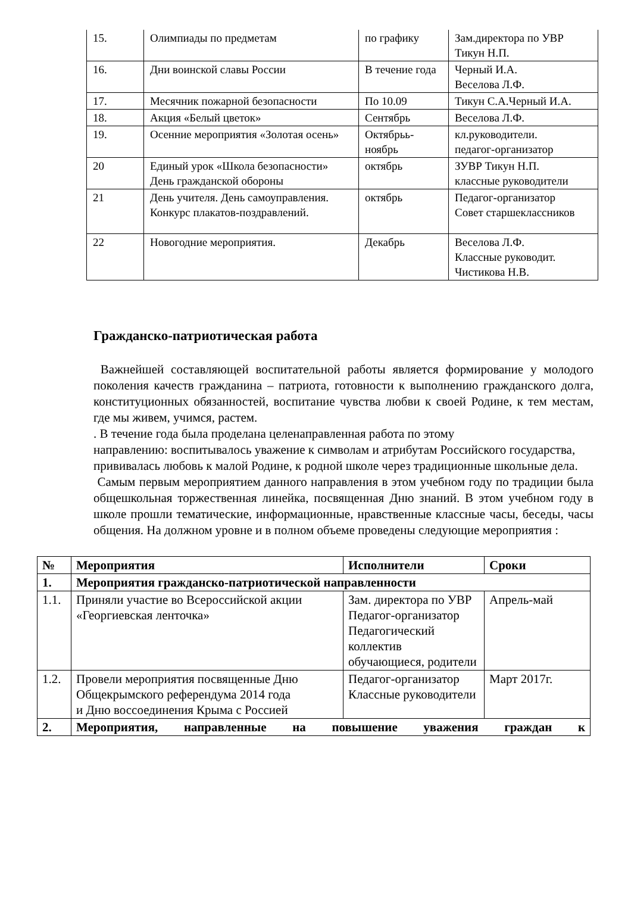| 15. | Олимпиады по предметам | по графику | Зам.директора по УВР Тикун Н.П. |
| 16. | Дни воинской славы России | В течение года | Черный И.А. Веселова Л.Ф. |
| 17. | Месячник пожарной безопасности | По 10.09 | Тикун С.А.Черный И.А. |
| 18. | Акция «Белый цветок» | Сентябрь | Веселова Л.Ф. |
| 19. | Осенние мероприятия «Золотая осень» | Октябрьь-ноябрь | кл.руководители. педагог-организатор |
| 20 | Единый урок «Школа безопасности» День гражданской обороны | октябрь | ЗУВР Тикун Н.П. классные руководители |
| 21 | День учителя. День самоуправления. Конкурс плакатов-поздравлений. | октябрь | Педагог-организатор Совет старшеклассников |
| 22 | Новогодние мероприятия. | Декабрь | Веселова Л.Ф. Классные руководит. Чистикова Н.В. |
Гражданско-патриотическая работа
Важнейшей составляющей воспитательной работы является формирование у молодого поколения качеств гражданина – патриота, готовности к выполнению гражданского долга, конституционных обязанностей, воспитание чувства любви к своей Родине, к тем местам, где мы живем, учимся, растем.
. В течение года была проделана целенаправленная работа по этому
направлению: воспитывалось уважение к символам и атрибутам Российского государства,
прививалась любовь к малой Родине, к родной школе через традиционные школьные дела.
Самым первым мероприятием данного направления в этом учебном году по традиции была общешкольная торжественная линейка, посвященная Дню знаний. В этом учебном году в школе прошли тематические, информационные, нравственные классные часы, беседы, часы общения. На должном уровне и в полном объеме проведены следующие мероприятия :
| № | Мероприятия | Исполнители | Сроки |
| --- | --- | --- | --- |
| 1. | Мероприятия гражданско-патриотической направленности | | |
| 1.1. | Приняли участие во Всероссийской акции «Георгиевская ленточка» | Зам. директора по УВР Педагог-организатор Педагогический коллектив обучающиеся, родители | Апрель-май |
| 1.2. | Провели мероприятия посвященные Дню Общекрымского референдума 2014 года и Дню воссоединения Крыма с Россией | Педагог-организатор Классные руководители | Март 2017г. |
| 2. | Мероприятия, направленные на повышение уважения граждан к | | |